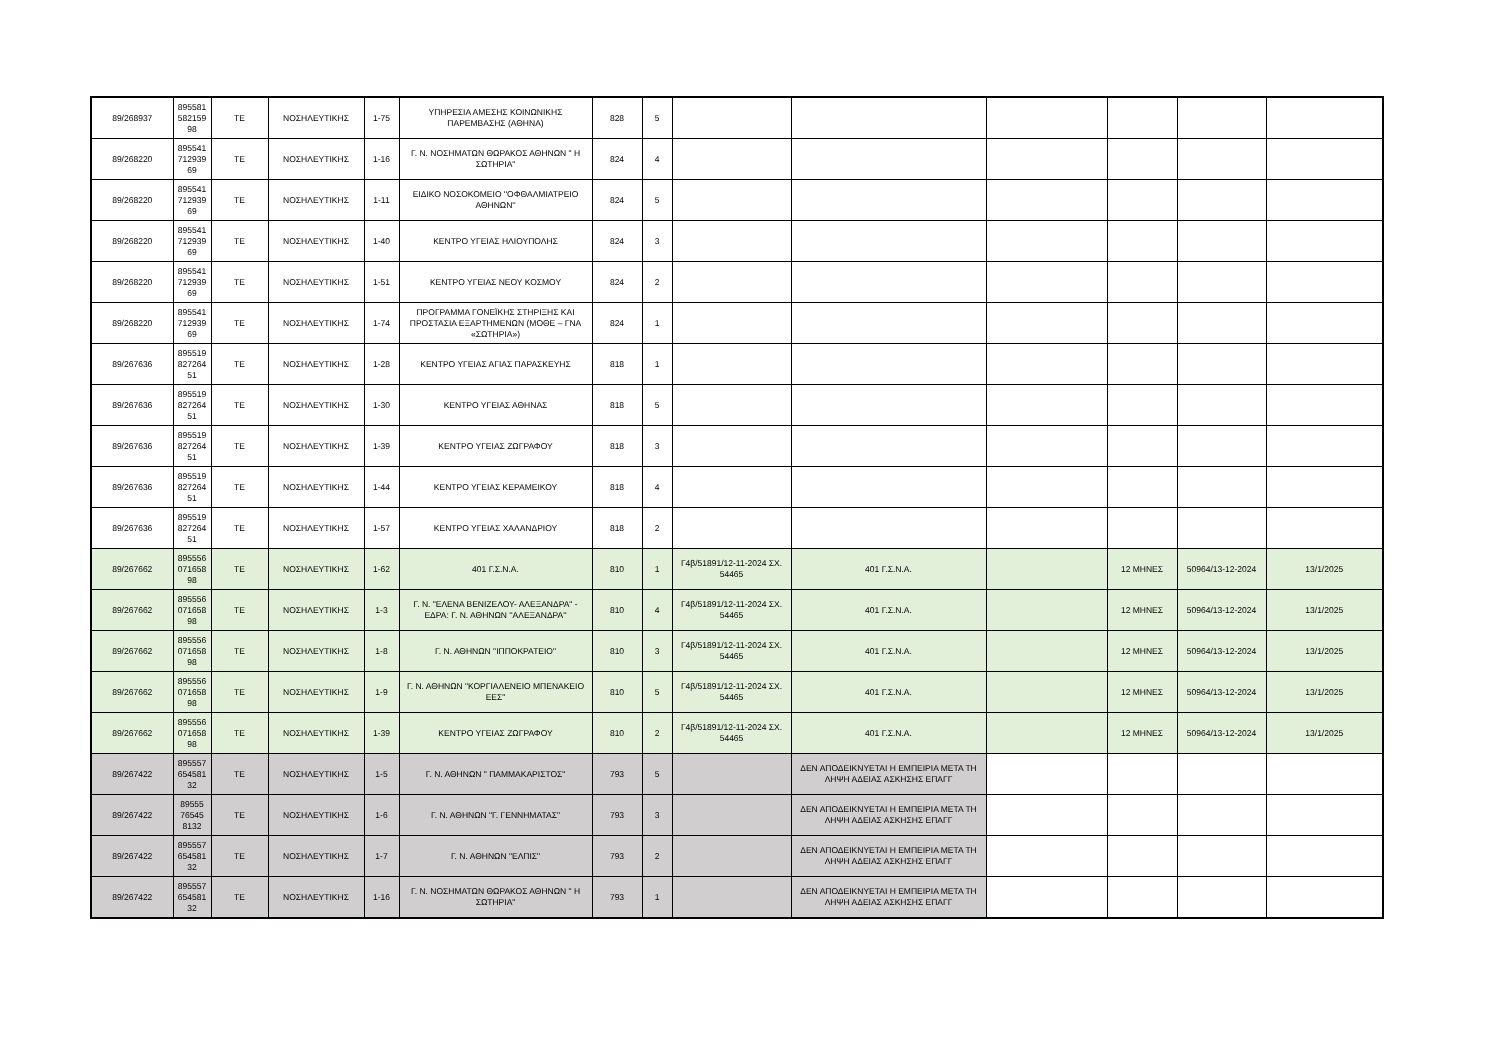| 89/268937 | 895581 582159 98 | ΤΕ | ΝΟΣΗΛΕΥΤΙΚΗΣ | 1-75 | ΥΠΗΡΕΣΙΑ ΑΜΕΣΗΣ ΚΟΙΝΩΝΙΚΗΣ ΠΑΡΕΜΒΑΣΗΣ (ΑΘΗΝΑ) | 828 | 5 | | | | | | |
| 89/268220 | 895541 712939 69 | ΤΕ | ΝΟΣΗΛΕΥΤΙΚΗΣ | 1-16 | Γ. Ν. ΝΟΣΗΜΑΤΩΝ ΘΩΡΑΚΟΣ ΑΘΗΝΩΝ " Η ΣΩΤΗΡΙΑ" | 824 | 4 | | | | | | |
| 89/268220 | 895541 712939 69 | ΤΕ | ΝΟΣΗΛΕΥΤΙΚΗΣ | 1-11 | ΕΙΔΙΚΟ ΝΟΣΟΚΟΜΕΙΟ ''ΟΦΘΑΛΜΙΑΤΡΕΙΟ ΑΘΗΝΩΝ'' | 824 | 5 | | | | | | |
| 89/268220 | 895541 712939 69 | ΤΕ | ΝΟΣΗΛΕΥΤΙΚΗΣ | 1-40 | ΚΕΝΤΡΟ ΥΓΕΙΑΣ ΗΛΙΟΥΠΟΛΗΣ | 824 | 3 | | | | | | |
| 89/268220 | 895541 712939 69 | ΤΕ | ΝΟΣΗΛΕΥΤΙΚΗΣ | 1-51 | ΚΕΝΤΡΟ ΥΓΕΙΑΣ ΝΕΟΥ ΚΟΣΜΟΥ | 824 | 2 | | | | | | |
| 89/268220 | 895541 712939 69 | ΤΕ | ΝΟΣΗΛΕΥΤΙΚΗΣ | 1-74 | ΠΡΟΓΡΑΜΜΑ ΓΟΝΕΪΚΗΣ ΣΤΗΡΙΞΗΣ ΚΑΙ ΠΡΟΣΤΑΣΙΑ ΕΞΑΡΤΗΜΕΝΩΝ (ΜΟΘΕ – ΓΝΑ «ΣΩΤΗΡΙΑ») | 824 | 1 | | | | | | |
| 89/267636 | 895519 827264 51 | ΤΕ | ΝΟΣΗΛΕΥΤΙΚΗΣ | 1-28 | ΚΕΝΤΡΟ ΥΓΕΙΑΣ ΑΓΙΑΣ ΠΑΡΑΣΚΕΥΗΣ | 818 | 1 | | | | | | |
| 89/267636 | 895519 827264 51 | ΤΕ | ΝΟΣΗΛΕΥΤΙΚΗΣ | 1-30 | ΚΕΝΤΡΟ ΥΓΕΙΑΣ ΑΘΗΝΑΣ | 818 | 5 | | | | | | |
| 89/267636 | 895519 827264 51 | ΤΕ | ΝΟΣΗΛΕΥΤΙΚΗΣ | 1-39 | ΚΕΝΤΡΟ ΥΓΕΙΑΣ ΖΩΓΡΑΦΟΥ | 818 | 3 | | | | | | |
| 89/267636 | 895519 827264 51 | ΤΕ | ΝΟΣΗΛΕΥΤΙΚΗΣ | 1-44 | ΚΕΝΤΡΟ ΥΓΕΙΑΣ ΚΕΡΑΜΕΙΚΟΥ | 818 | 4 | | | | | | |
| 89/267636 | 895519 827264 51 | ΤΕ | ΝΟΣΗΛΕΥΤΙΚΗΣ | 1-57 | ΚΕΝΤΡΟ ΥΓΕΙΑΣ ΧΑΛΑΝΔΡΙΟΥ | 818 | 2 | | | | | | |
| 89/267662 | 895556 071658 98 | ΤΕ | ΝΟΣΗΛΕΥΤΙΚΗΣ | 1-62 | 401 Γ.Σ.Ν.Α. | 810 | 1 | Γ4β/51891/12-11-2024 ΣΧ. 54465 | 401 Γ.Σ.Ν.Α. | | 12 ΜΗΝΕΣ | 50964/13-12-2024 | 13/1/2025 |
| 89/267662 | 895556 071658 98 | ΤΕ | ΝΟΣΗΛΕΥΤΙΚΗΣ | 1-3 | Γ. Ν. "ΕΛΕΝΑ ΒΕΝΙΖΕΛΟΥ- ΑΛΕΞΑΝΔΡΑ" - ΕΔΡΑ: Γ. Ν. ΑΘΗΝΩΝ ''ΑΛΕΞΑΝΔΡΑ'' | 810 | 4 | Γ4β/51891/12-11-2024 ΣΧ. 54465 | 401 Γ.Σ.Ν.Α. | | 12 ΜΗΝΕΣ | 50964/13-12-2024 | 13/1/2025 |
| 89/267662 | 895556 071658 98 | ΤΕ | ΝΟΣΗΛΕΥΤΙΚΗΣ | 1-8 | Γ. Ν. ΑΘΗΝΩΝ "ΙΠΠΟΚΡΑΤΕΙΟ" | 810 | 3 | Γ4β/51891/12-11-2024 ΣΧ. 54465 | 401 Γ.Σ.Ν.Α. | | 12 ΜΗΝΕΣ | 50964/13-12-2024 | 13/1/2025 |
| 89/267662 | 895556 071658 98 | ΤΕ | ΝΟΣΗΛΕΥΤΙΚΗΣ | 1-9 | Γ. Ν. ΑΘΗΝΩΝ "ΚΟΡΓΙΑΛΕΝΕΙΟ ΜΠΕΝΑΚΕΙΟ ΕΕΣ" | 810 | 5 | Γ4β/51891/12-11-2024 ΣΧ. 54465 | 401 Γ.Σ.Ν.Α. | | 12 ΜΗΝΕΣ | 50964/13-12-2024 | 13/1/2025 |
| 89/267662 | 895556 071658 98 | ΤΕ | ΝΟΣΗΛΕΥΤΙΚΗΣ | 1-39 | ΚΕΝΤΡΟ ΥΓΕΙΑΣ ΖΩΓΡΑΦΟΥ | 810 | 2 | Γ4β/51891/12-11-2024 ΣΧ. 54465 | 401 Γ.Σ.Ν.Α. | | 12 ΜΗΝΕΣ | 50964/13-12-2024 | 13/1/2025 |
| 89/267422 | 895557 654581 32 | ΤΕ | ΝΟΣΗΛΕΥΤΙΚΗΣ | 1-5 | Γ. Ν. ΑΘΗΝΩΝ " ΠΑΜΜΑΚΑΡΙΣΤΟΣ" | 793 | 5 | | ΔΕΝ ΑΠΟΔΕΙΚΝΥΕΤΑΙ Η ΕΜΠΕΙΡΙΑ ΜΕΤΑ ΤΗ ΛΗΨΗ ΑΔΕΙΑΣ ΑΣΚΗΣΗΣ ΕΠΑΓΓ | | | | |
| 89/267422 | 89555 76545 8132 | ΤΕ | ΝΟΣΗΛΕΥΤΙΚΗΣ | 1-6 | Γ. Ν. ΑΘΗΝΩΝ "Γ. ΓΕΝΝΗΜΑΤΑΣ" | 793 | 3 | | ΔΕΝ ΑΠΟΔΕΙΚΝΥΕΤΑΙ Η ΕΜΠΕΙΡΙΑ ΜΕΤΑ ΤΗ ΛΗΨΗ ΑΔΕΙΑΣ ΑΣΚΗΣΗΣ ΕΠΑΓΓ | | | | |
| 89/267422 | 895557 654581 32 | ΤΕ | ΝΟΣΗΛΕΥΤΙΚΗΣ | 1-7 | Γ. Ν. ΑΘΗΝΩΝ "ΕΛΠΙΣ" | 793 | 2 | | ΔΕΝ ΑΠΟΔΕΙΚΝΥΕΤΑΙ Η ΕΜΠΕΙΡΙΑ ΜΕΤΑ ΤΗ ΛΗΨΗ ΑΔΕΙΑΣ ΑΣΚΗΣΗΣ ΕΠΑΓΓ | | | | |
| 89/267422 | 895557 654581 32 | ΤΕ | ΝΟΣΗΛΕΥΤΙΚΗΣ | 1-16 | Γ. Ν. ΝΟΣΗΜΑΤΩΝ ΘΩΡΑΚΟΣ ΑΘΗΝΩΝ " Η ΣΩΤΗΡΙΑ" | 793 | 1 | | ΔΕΝ ΑΠΟΔΕΙΚΝΥΕΤΑΙ Η ΕΜΠΕΙΡΙΑ ΜΕΤΑ ΤΗ ΛΗΨΗ ΑΔΕΙΑΣ ΑΣΚΗΣΗΣ ΕΠΑΓΓ | | | | |